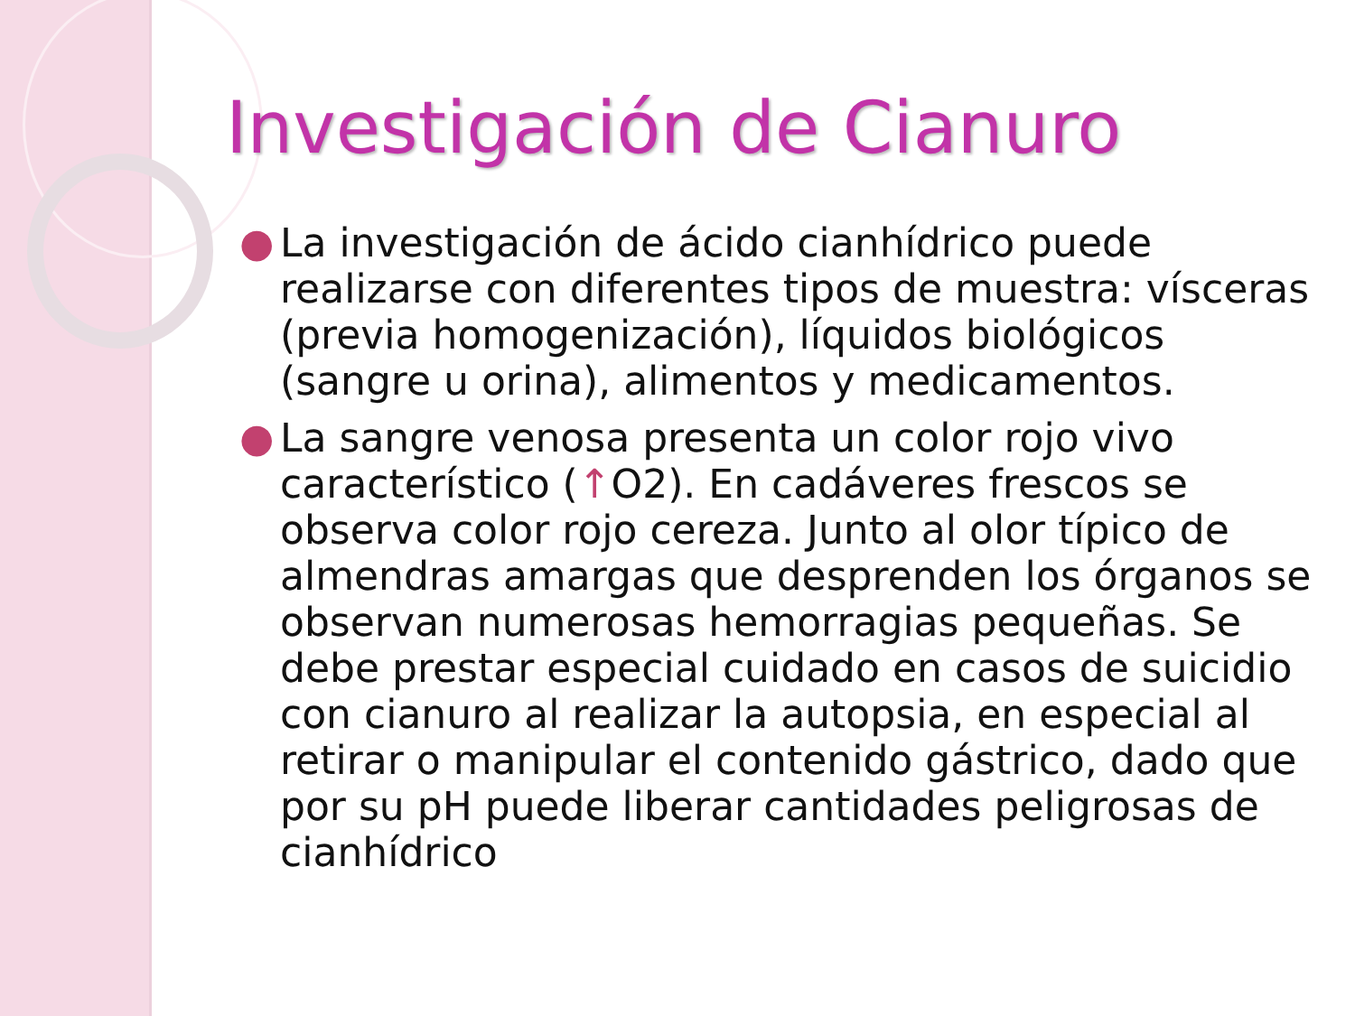Investigación de Cianuro
● La investigación de ácido cianhídrico puede realizarse con diferentes tipos de muestra: vísceras (previa homogenización), líquidos biológicos (sangre u orina), alimentos y medicamentos.
● La sangre venosa presenta un color rojo vivo característico (↑O2). En cadáveres frescos se observa color rojo cereza. Junto al olor típico de almendras amargas que desprenden los órganos se observan numerosas hemorragias pequeñas. Se debe prestar especial cuidado en casos de suicidio con cianuro al realizar la autopsia, en especial al retirar o manipular el contenido gástrico, dado que por su pH puede liberar cantidades peligrosas de cianhídrico